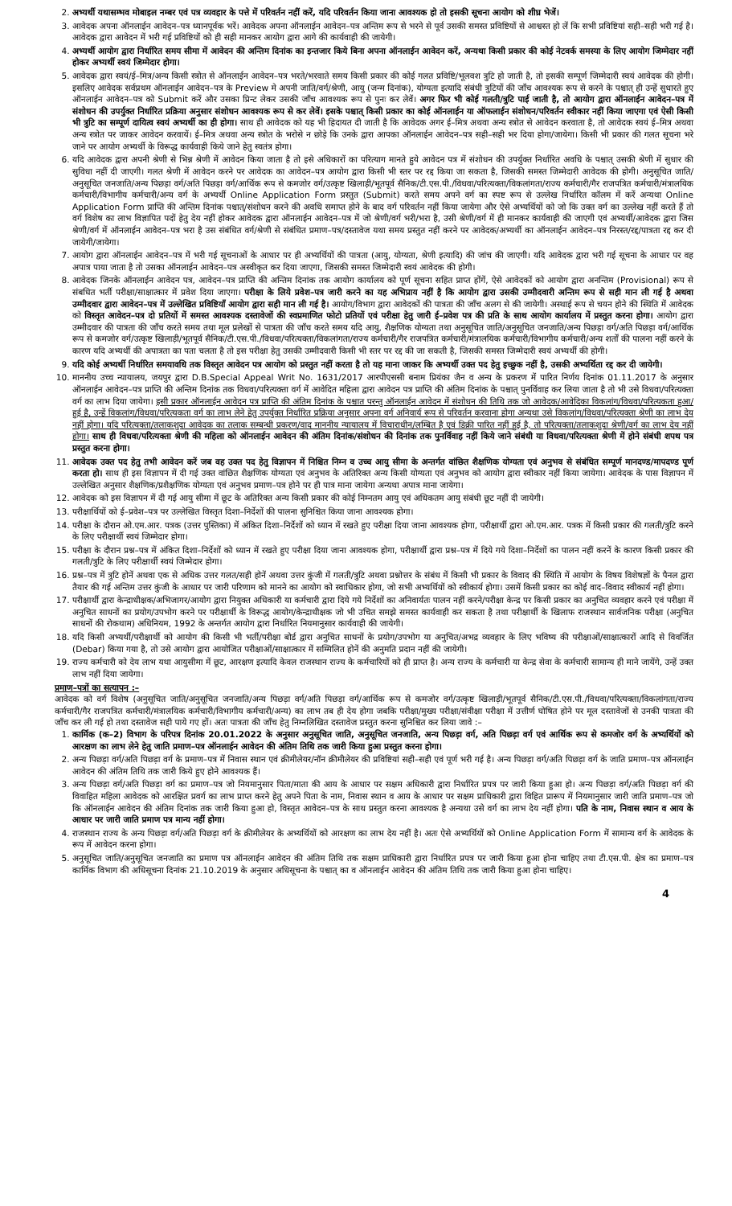2. अभ्यर्थी यथासम्भव मोबाइल नम्बर एवं पत्र व्यवहार के पत्ते में परिवर्तन नहीं करें, यदि परिवर्तन किया जाना आवश्यक हो तो इसकी सूचना आयोग को शीघ्र भेजें।
3. आवेदक अपना ऑनलाईन आवेदन–पत्र ध्यानपूर्वक भरें। आवेदक अपना ऑनलाईन आवेदन–पत्र अन्तिम रूप से भरने से पूर्व उसकी समस्त प्रविष्टियों से आश्वस्त हो लें कि सभी प्रविष्टियां सही–सही भरी गई है। आवेदक द्वारा आवेदन में भरी गई प्रविष्टियों को ही सही मानकर आयोग द्वारा आगे की कार्यवाही की जायेगी।
4. अभ्यर्थी आयोग द्वारा निर्धारित समय सीमा में आवेदन की अन्तिम दिनांक का इन्तजार किये बिना अपना ऑनलाईन आवेदन करें, अन्यथा किसी प्रकार की कोई नेटवर्क समस्या के लिए आयोग जिम्मेदार नहीं होकर अभ्यर्थी स्वयं जिम्मेदार होगा।
5. आवेदक द्वारा स्वयं/ई–मित्र/अन्य किसी स्त्रोत से ऑनलाईन आवेदन–पत्र भरते/भरवाते समय किसी प्रकार की कोई गलत प्रविष्टि/भूलवश त्रुटि हो जाती है, तो इसकी सम्पूर्ण जिम्मेदारी स्वयं आवेदक की होगी। इसलिए आवेदक सर्वप्रथम ऑनलाईन आवेदन–पत्र के Preview मे अपनी जाति/वर्ग/श्रेणी, आयु (जन्म दिनांक), योग्यता इत्यादि संबंधी त्रुटियों की जाँच आवश्यक रूप से करने के पश्चात् ही उन्हें सुधारते हुए ऑनलाईन आवेदन–पत्र को Submit करें और उसका प्रिन्ट लेकर उसकी जाँच आवश्यक रूप से पुनः कर लेवें। अगर फिर भी कोई गलती/त्रुटि पाई जाती है, तो आयोग द्वारा ऑनलाईन आवेदन–पत्र में संशोधन की उपर्युक्त निर्धारित प्रक्रिया अनुसार संशोधन आवश्यक रूप से कर लेवें। इसके पश्चात् किसी प्रकार का कोई ऑनलाईन या ऑफलाईन संशोधन/परिवर्तन स्वीकार नहीं किया जाएगा एवं ऐसी किसी भी त्रुटि का सम्पूर्ण दायित्व स्वयं अभ्यर्थी का ही होगा। साथ ही आवेदक को यह भी हिदायत दी जाती है कि आवेदक अगर ई–मित्र अथवा अन्य स्त्रोत से आवेदन करवाता है, तो आवेदक स्वयं ई–मित्र अथवा अन्य स्त्रोत पर जाकर आवेदन करवायें। ई–मित्र अथवा अन्य स्त्रोत के भरोसे न छोड़े कि उनके द्वारा आपका ऑनलाईन आवेदन–पत्र सही–सही भर दिया होगा/जायेगा। किसी भी प्रकार की गलत सूचना भरे जाने पर आयोग अभ्यर्थी के विरूद्ध कार्यवाही किये जाने हेतु स्वतंत्र होगा।
6. यदि आवेदक द्वारा अपनी श्रेणी से भिन्न श्रेणी में आवेदन किया जाता है तो इसे अधिकारों का परित्याग मानते हुये आवेदन पत्र में संशोधन की उपर्युक्त निर्धारित अवधि के पश्चात् उसकी श्रेणी में सुधार की सुविधा नहीं दी जाएगी। गलत श्रेणी में आवेदन करने पर आवेदक का आवेदन–पत्र आयोग द्वारा किसी भी स्तर पर रद्द किया जा सकता है, जिसकी समस्त जिम्मेदारी आवेदक की होगी। अनुसूचित जाति/अनुसूचित जनजाति/अन्य पिछड़ा वर्ग/अति पिछड़ा वर्ग/आर्थिक रूप से कमजोर वर्ग/उत्कृष्ट खिलाड़ी/भूतपूर्व सैनिक/टी.एस.पी./विधवा/परित्यक्ता/विकलांगता/राज्य कर्मचारी/गैर राजपत्रित कर्मचारी/मंत्रालयिक कर्मचारी/विभागीय कर्मचारी/अन्य वर्ग के अभ्यर्थी Online Application Form प्रस्तुत (Submit) करते समय अपने वर्ग का स्पष्ट रूप से उल्लेख निर्धारित कॉलम में करें अन्यथा Online Application Form प्राप्ति की अन्तिम दिनांक पश्चात्/संशोधन करने की अवधि समाप्त होने के बाद वर्ग परिवर्तन नहीं किया जायेगा और ऐसे अभ्यर्थियों को जो कि उक्त वर्ग का उल्लेख नहीं करते हैं तो वर्ग विशेष का लाभ विज्ञापित पदों हेतु देय नहीं होकर आवेदक द्वारा ऑनलाईन आवेदन–पत्र में जो श्रेणी/वर्ग भरी/भरा है, उसी श्रेणी/वर्ग में ही मानकर कार्यवाही की जाएगी एवं अभ्यर्थी/आवेदक द्वारा जिस श्रेणी/वर्ग में ऑनलाईन आवेदन–पत्र भरा है उस संबंधित वर्ग/श्रेणी से संबंधित प्रमाण–पत्र/दस्तावेज यथा समय प्रस्तुत नहीं करने पर आवेदक/अभ्यर्थी का ऑनलाईन आवेदन–पत्र निरस्त/रद्द/पात्रता रद्द कर दी जायेगी/जायेगा।
7. आयोग द्वारा ऑनलाईन आवेदन–पत्र में भरी गई सूचनाओं के आधार पर ही अभ्यर्थियों की पात्रता (आयु, योग्यता, श्रेणी इत्यादि) की जांच की जाएगी। यदि आवेदक द्वारा भरी गई सूचना के आधार पर वह अपात्र पाया जाता है तो उसका ऑनलाईन आवेदन–पत्र अस्वीकृत कर दिया जाएगा, जिसकी समस्त जिम्मेदारी स्वयं आवेदक की होगी।
8. आवेदक जिनके ऑनलाईन आवेदन पत्र, आवेदन–पत्र प्राप्ति की अन्तिम दिनांक तक आयोग कार्यालय को पूर्ण सूचना सहित प्राप्त होंगें, ऐसे आवेदकों को आयोग द्वारा अनन्तिम (Provisional) रूप से संबधित भर्ती परीक्षा/साक्षात्कार में प्रवेश दिया जाएगा। परीक्षा के लिये प्रवेश–पत्र जारी करने का यह अभिप्राय नहीं है कि आयोग द्वारा उसकी उम्मीदवारी अन्तिम रूप से सही मान ली गई है अथवा उम्मीदवार द्वारा आवेदन–पत्र में उल्लेखित प्रविष्टियाँ आयोग द्वारा सही मान ली गई है। आयोग/विभाग द्वारा आवेदकों की पात्रता की जाँच अलग से की जायेगी। अस्थाई रूप से चयन होने की स्थिति में आवेदक को विस्तृत आवेदन–पत्र दो प्रतियों में समस्त आवश्यक दस्तावेजों की स्वप्रमाणित फोटो प्रतियों एवं परीक्षा हेतु जारी ई–प्रवेश पत्र की प्रति के साथ आयोग कार्यालय में प्रस्तुत करना होगा। आयोग द्वारा उम्मीदवार की पात्रता की जाँच करते समय तथा मूल प्रलेखों से पात्रता की जाँच करते समय यदि आयु, शैक्षणिक योग्यता तथा अनुसूचित जाति/अनुसूचित जनजाति/अन्य पिछड़ा वर्ग/अति पिछड़ा वर्ग/आर्थिक रूप से कमजोर वर्ग/उत्कृष्ट खिलाड़ी/भूतपूर्व सैनिक/टी.एस.पी./विधवा/परित्यक्ता/विकलांगता/राज्य कर्मचारी/गैर राजपत्रित कर्मचारी/मंत्रालयिक कर्मचारी/विभागीय कर्मचारी/अन्य शर्तों की पालना नहीं करने के कारण यदि अभ्यर्थी की अपात्रता का पता चलता है तो इस परीक्षा हेतु उसकी उम्मीदवारी किसी भी स्तर पर रद्द की जा सकती है, जिसकी समस्त जिम्मेदारी स्वयं अभ्यर्थी की होगी।
9. यदि कोई अभ्यर्थी निर्धारित समयावधि तक विस्तृत आवेदन पत्र आयोग को प्रस्तुत नहीं करता है तो यह माना जाकर कि अभ्यर्थी उक्त पद हेतु इच्छुक नहीं है, उसकी अभ्यर्थिता रद्द कर दी जायेगी।
10. माननीय उच्च न्यायालय, जयपुर द्वारा D.B.Special Appeal Writ No. 1631/2017 आरपीएससी बनाम प्रियंका जैन व अन्य के प्रकरण में पारित निर्णय दिनांक 01.11.2017 के अनुसार ऑनलाईन आवेदन–पत्र प्राप्ति की अन्तिम दिनांक तक विधवा/परित्यक्ता वर्ग में आवेदित महिला द्वारा आवेदन पत्र प्राप्ति की अंतिम दिनांक के पश्चात् पुनर्विवाह कर लिया जाता है तो भी उसे विधवा/परित्यक्ता वर्ग का लाभ दिया जायेगा। इसी प्रकार ऑनलाईन आवेदन पत्र प्राप्ति की अंतिम दिनांक के पश्चात परन्तु ऑनलाईन आवेदन में संशोधन की तिथि तक जो आवेदक/आवेदिका विकलांग/विधवा/परित्यकता हुआ/हुई है, उन्हें विकलांग/विधवा/परित्यकता वर्ग का लाभ लेने हेतु उपर्युक्त निर्धारित प्रक्रिया अनुसार अपना वर्ग अनिवार्य रूप से परिवर्तन करवाना होगा अन्यथा उसे विकलांग/विधवा/परित्यक्ता श्रेणी का लाभ देय नहीं होगा। यदि परित्यक्ता/तलाकशुदा आवेदक का तलाक सम्बन्धी प्रकरण/वाद माननीय न्यायालय में विचाराधीन/लम्बित है एवं डिक्री पारित नहीं हुई है, तो परित्यक्ता/तलाकशुदा श्रेणी/वर्ग का लाभ देय नहीं होगा। साथ ही विधवा/परित्यक्ता श्रेणी की महिला को ऑनलाईन आवेदन की अंतिम दिनांक/संशोधन की दिनांक तक पुनर्विवाह नहीं किये जाने संबंधी या विधवा/परित्यक्ता श्रेणी में होने संबंधी शपथ पत्र प्रस्तुत करना होगा।
11. आवेदक उक्त पद हेतु तभी आवेदन करें जब वह उक्त पद हेतु विज्ञापन में निश्चित निम्न व उच्च आयु सीमा के अन्तर्गत वांछित शैक्षणिक योग्यता एवं अनुभव से संबंधित सम्पूर्ण मानदण्ड/मापदण्ड पूर्ण करता हो। साथ ही इस विज्ञापन में दी गई उक्त वांछित शैक्षणिक योग्यता एवं अनुभव के अतिरिक्त अन्य किसी योग्यता एवं अनुभव को आयोग द्वारा स्वीकार नहीं किया जायेगा। आवेदक के पास विज्ञापन में उल्लेखित अनुसार शैक्षणिक/प्रशैक्षणिक योग्यता एवं अनुभव प्रमाण–पत्र होने पर ही पात्र माना जायेगा अन्यथा अपात्र माना जायेगा।
12. आवेदक को इस विज्ञापन में दी गई आयु सीमा में छूट के अतिरिक्त अन्य किसी प्रकार की कोई निम्नतम आयु एवं अधिकतम आयु संबंधी छूट नहीं दी जायेगी।
13. परीक्षार्थियों को ई–प्रवेश–पत्र पर उल्लेखित विस्तृत दिशा–निर्देशों की पालना सुनिश्चित किया जाना आवश्यक होगा।
14. परीक्षा के दौरान ओ.एम.आर. पत्रक (उत्तर पुस्तिका) में अंकित दिशा–निर्देशों को ध्यान में रखते हुए परीक्षा दिया जाना आवश्यक होगा, परीक्षार्थी द्वारा ओ.एम.आर. पत्रक में किसी प्रकार की गलती/त्रुटि करने के लिए परीक्षार्थी स्वयं जिम्मेदार होगा।
15. परीक्षा के दौरान प्रश्न–पत्र में अंकित दिशा–निर्देशों को ध्यान में रखते हुए परीक्षा दिया जाना आवश्यक होगा, परीक्षार्थी द्वारा प्रश्न–पत्र में दिये गये दिशा–निर्देशों का पालन नहीं करनें के कारण किसी प्रकार की गलती/त्रुटि के लिए परीक्षार्थी स्वयं जिम्मेदार होगा।
16. प्रश्न–पत्र में त्रुटि होनें अथवा एक से अधिक उत्तर गलत/सही होनें अथवा उत्तर कुंजी में गलती/त्रुटि अथवा प्रश्नोत्तर के संबंध में किसी भी प्रकार के विवाद की स्थिति में आयोग के विषय विशेषज्ञों के पैनल द्वारा तैयार की गई अन्तिम उत्तर कुंजी के आधार पर जारी परिणाम को मानने का आयोग को स्वाधिकार होगा, जो सभी अभ्यर्थियों को स्वीकार्य होगा। उसमें किसी प्रकार का कोई वाद–विवाद स्वीकार्य नहीं होगा।
17. परीक्षार्थी द्वारा केन्द्राधीक्षक/अभिजागर/आयोग द्वारा नियुक्त अधिकारी या कर्मचारी द्वारा दिये गये निर्देशों का अनिवार्यतः पालन नहीं करने/परीक्षा केन्द्र पर किसी प्रकार का अनुचित व्यवहार करने एवं परीक्षा में अनुचित साधनों का प्रयोग/उपभोग करने पर परीक्षार्थी के विरूद्ध आयोग/केन्द्राधीक्षक जो भी उचित समझे समस्त कार्यवाही कर सकता है तथा परीक्षार्थी के खिलाफ राजस्थान सार्वजनिक परीक्षा (अनुचित साधनों की रोकथाम) अधिनियम, 1992 के अन्तर्गत आयोग द्वारा निर्धारित नियमानुसार कार्यवाही की जायेगी।
18. यदि किसी अभ्यर्थी/परीक्षार्थी को आयोग की किसी भी भर्ती/परीक्षा बोर्ड द्वारा अनुचित साधनों के प्रयोग/उपभोग या अनुचित/अभद्र व्यवहार के लिए भविष्य की परीक्षाओं/साक्षात्कारों आदि से विवर्जित (Debar) किया गया है, तो उसे आयोग द्वारा आयोजित परीक्षाओं/साक्षात्कार में सम्मिलित होनें की अनुमति प्रदान नहीं की जायेगी।
19. राज्य कर्मचारी को देय लाभ यथा आयुसीमा में छूट, आरक्षण इत्यादि केवल राजस्थान राज्य के कर्मचारियों को ही प्राप्त है। अन्य राज्य के कर्मचारी या केन्द्र सेवा के कर्मचारी सामान्य ही माने जायेंगे, उन्हें उक्त लाभ नहीं दिया जायेगा।
प्रमाण–पत्रों का सत्यापन :–
आवेदक को वर्ग विशेष (अनुसूचित जाति/अनुसूचित जनजाति/अन्य पिछड़ा वर्ग/अति पिछड़ा वर्ग/आर्थिक रूप से कमजोर वर्ग/उत्कृष्ट खिलाड़ी/भूतपूर्व सैनिक/टी.एस.पी./विधवा/परित्यक्ता/विकलांगता/राज्य कर्मचारी/गैर राजपत्रित कर्मचारी/मंत्रालयिक कर्मचारी/विभागीय कर्मचारी/अन्य) का लाभ तब ही देय होगा जबकि परीक्षा/मुख्य परीक्षा/संवीक्षा परीक्षा में उत्तीर्ण घोषित होने पर मूल दस्तावेजों से उनकी पात्रता की जाँच कर ली गई हो तथा दस्तावेज सही पाये गए हों। अतः पात्रता की जाँच हेतु निम्नलिखित दस्तावेज प्रस्तुत करना सुनिश्चित कर लिया जावे :–
1. कार्मिक (क–2) विभाग के परिपत्र दिनांक 20.01.2022 के अनुसार अनुसूचित जाति, अनुसूचित जनजाति, अन्य पिछड़ा वर्ग, अति पिछड़ा वर्ग एवं आर्थिक रूप से कमजोर वर्ग के अभ्यर्थियों को आरक्षण का लाभ लेने हेतु जाति प्रमाण–पत्र ऑनलाईन आवेदन की अंतिम तिथि तक जारी किया हुआ प्रस्तुत करना होगा।
2. अन्य पिछड़ा वर्ग/अति पिछड़ा वर्ग के प्रमाण–पत्र में निवास स्थान एवं क्रीमीलेयर/नॉन क्रीमीलेयर की प्रविष्टियां सही–सही एवं पूर्ण भरी गई है। अन्य पिछड़ा वर्ग/अति पिछड़ा वर्ग के जाति प्रमाण–पत्र ऑनलाईन आवेदन की अंतिम तिथि तक जारी किये हुए होने आवश्यक हैं।
3. अन्य पिछड़ा वर्ग/अति पिछड़ा वर्ग का प्रमाण–पत्र जो नियमानुसार पिता/माता की आय के आधार पर सक्षम अधिकारी द्वारा निर्धारित प्रपत्र पर जारी किया हुआ हो। अन्य पिछड़ा वर्ग/अति पिछड़ा वर्ग की विवाहित महिला आवेदक को आरक्षित प्रवर्ग का लाभ प्राप्त करने हेतु अपने पिता के नाम, निवास स्थान व आय के आधार पर सक्षम प्राधिकारी द्वारा विहित प्रारूप में नियमानुसार जारी जाति प्रमाण–पत्र जो कि ऑनलाईन आवेदन की अंतिम दिनांक तक जारी किया हुआ हो, विस्तृत आवेदन–पत्र के साथ प्रस्तुत करना आवश्यक है अन्यथा उसे वर्ग का लाभ देय नहीं होगा। पति के नाम, निवास स्थान व आय के आधार पर जारी जाति प्रमाण पत्र मान्य नहीं होगा।
4. राजस्थान राज्य के अन्य पिछड़ा वर्ग/अति पिछड़ा वर्ग के क्रीमीलेयर के अभ्यर्थियों को आरक्षण का लाभ देय नहीं है। अतः ऐसे अभ्यर्थियों को Online Application Form में सामान्य वर्ग के आवेदक के रूप में आवेदन करना होगा।
5. अनुसूचित जाति/अनुसूचित जनजाति का प्रमाण पत्र ऑनलाईन आवेदन की अंतिम तिथि तक सक्षम प्राधिकारी द्वारा निर्धारित प्रपत्र पर जारी किया हुआ होना चाहिए तथा टी.एस.पी. क्षेत्र का प्रमाण–पत्र कार्मिक विभाग की अधिसूचना दिनांक 21.10.2019 के अनुसार अधिसूचना के पश्चात् का व ऑनलाईन आवेदन की अंतिम तिथि तक जारी किया हुआ होना चाहिए।
4